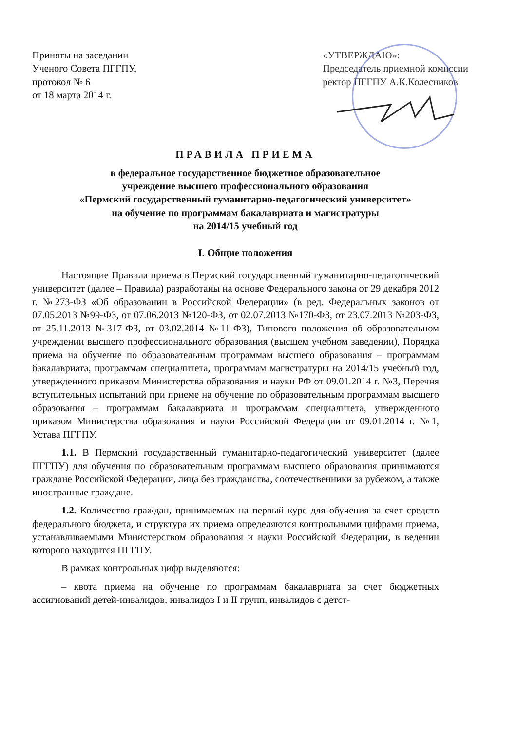Приняты на заседании
Ученого Совета ПГГПУ,
протокол № 6
от 18 марта 2014 г.
«УТВЕРЖДАЮ»:
Председатель приемной комиссии
ректор ПГГПУ А.К.Колесников
ПРАВИЛА ПРИЕМА
в федеральное государственное бюджетное образовательное
учреждение высшего профессионального образования
«Пермский государственный гуманитарно-педагогический университет»
на обучение по программам бакалавриата и магистратуры
на 2014/15 учебный год
I. Общие положения
Настоящие Правила приема в Пермский государственный гуманитарно-педагогический университет (далее – Правила) разработаны на основе Федерального закона от 29 декабря 2012 г. №273-ФЗ «Об образовании в Российской Федерации» (в ред. Федеральных законов от 07.05.2013 №99-ФЗ, от 07.06.2013 №120-ФЗ, от 02.07.2013 №170-ФЗ, от 23.07.2013 №203-ФЗ, от 25.11.2013 №317-ФЗ, от 03.02.2014 №11-ФЗ), Типового положения об образовательном учреждении высшего профессионального образования (высшем учебном заведении), Порядка приема на обучение по образовательным программам высшего образования – программам бакалавриата, программам специалитета, программам магистратуры на 2014/15 учебный год, утвержденного приказом Министерства образования и науки РФ от 09.01.2014 г. №3, Перечня вступительных испытаний при приеме на обучение по образовательным программам высшего образования – программам бакалавриата и программам специалитета, утвержденного приказом Министерства образования и науки Российской Федерации от 09.01.2014 г. №1, Устава ПГГПУ.
1.1. В Пермский государственный гуманитарно-педагогический университет (далее ПГГПУ) для обучения по образовательным программам высшего образования принимаются граждане Российской Федерации, лица без гражданства, соотечественники за рубежом, а также иностранные граждане.
1.2. Количество граждан, принимаемых на первый курс для обучения за счет средств федерального бюджета, и структура их приема определяются контрольными цифрами приема, устанавливаемыми Министерством образования и науки Российской Федерации, в ведении которого находится ПГГПУ.
В рамках контрольных цифр выделяются:
– квота приема на обучение по программам бакалавриата за счет бюджетных ассигнований детей-инвалидов, инвалидов I и II групп, инвалидов с детст-